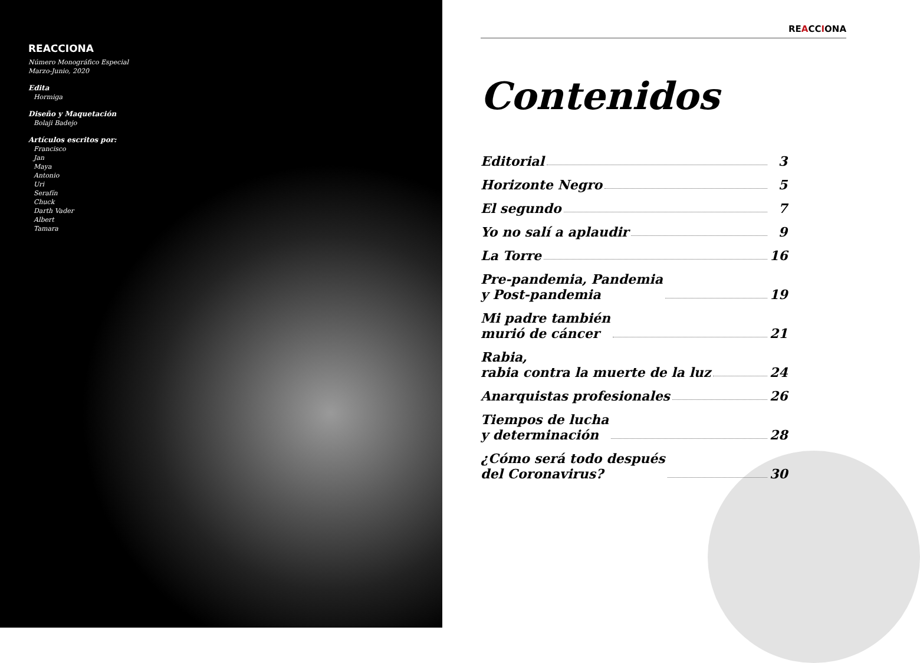REACCIONA
Número Monográfico Especial
Marzo-Junio, 2020
Edita
Hormiga
Diseño y Maquetación
Bolaji Badejo
Artículos escritos por:
Francisco
Jan
Maya
Antonio
Uri
Serafín
Chuck
Darth Vader
Albert
Tamara
REACCIONA
Contenidos
Editorial 3
Horizonte Negro 5
El segundo 7
Yo no salí a aplaudir 9
La Torre 16
Pre-pandemia, Pandemia
y Post-pandemia 19
Mi padre también
murió de cáncer 21
Rabia,
rabia contra la muerte de la luz 24
Anarquistas profesionales 26
Tiempos de lucha
y determinación 28
¿Cómo será todo después
del Coronavirus? 30